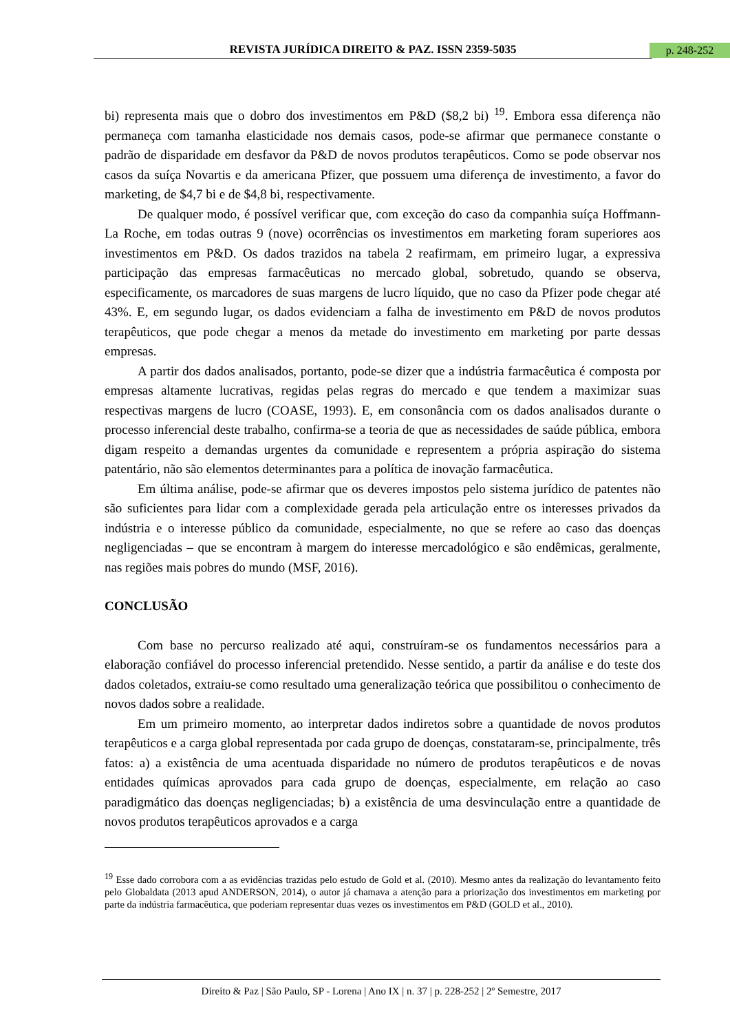REVISTA JURÍDICA DIREITO & PAZ. ISSN 2359-5035 p. 248-252
bi) representa mais que o dobro dos investimentos em P&D ($8,2 bi) <sup>19</sup>. Embora essa diferença não permaneça com tamanha elasticidade nos demais casos, pode-se afirmar que permanece constante o padrão de disparidade em desfavor da P&D de novos produtos terapêuticos. Como se pode observar nos casos da suíça Novartis e da americana Pfizer, que possuem uma diferença de investimento, a favor do marketing, de $4,7 bi e de $4,8 bi, respectivamente.
De qualquer modo, é possível verificar que, com exceção do caso da companhia suíça Hoffmann-La Roche, em todas outras 9 (nove) ocorrências os investimentos em marketing foram superiores aos investimentos em P&D. Os dados trazidos na tabela 2 reafirmam, em primeiro lugar, a expressiva participação das empresas farmacêuticas no mercado global, sobretudo, quando se observa, especificamente, os marcadores de suas margens de lucro líquido, que no caso da Pfizer pode chegar até 43%. E, em segundo lugar, os dados evidenciam a falha de investimento em P&D de novos produtos terapêuticos, que pode chegar a menos da metade do investimento em marketing por parte dessas empresas.
A partir dos dados analisados, portanto, pode-se dizer que a indústria farmacêutica é composta por empresas altamente lucrativas, regidas pelas regras do mercado e que tendem a maximizar suas respectivas margens de lucro (COASE, 1993). E, em consonância com os dados analisados durante o processo inferencial deste trabalho, confirma-se a teoria de que as necessidades de saúde pública, embora digam respeito a demandas urgentes da comunidade e representem a própria aspiração do sistema patentário, não são elementos determinantes para a política de inovação farmacêutica.
Em última análise, pode-se afirmar que os deveres impostos pelo sistema jurídico de patentes não são suficientes para lidar com a complexidade gerada pela articulação entre os interesses privados da indústria e o interesse público da comunidade, especialmente, no que se refere ao caso das doenças negligenciadas – que se encontram à margem do interesse mercadológico e são endêmicas, geralmente, nas regiões mais pobres do mundo (MSF, 2016).
CONCLUSÃO
Com base no percurso realizado até aqui, construíram-se os fundamentos necessários para a elaboração confiável do processo inferencial pretendido. Nesse sentido, a partir da análise e do teste dos dados coletados, extraiu-se como resultado uma generalização teórica que possibilitou o conhecimento de novos dados sobre a realidade.
Em um primeiro momento, ao interpretar dados indiretos sobre a quantidade de novos produtos terapêuticos e a carga global representada por cada grupo de doenças, constataram-se, principalmente, três fatos: a) a existência de uma acentuada disparidade no número de produtos terapêuticos e de novas entidades químicas aprovados para cada grupo de doenças, especialmente, em relação ao caso paradigmático das doenças negligenciadas; b) a existência de uma desvinculação entre a quantidade de novos produtos terapêuticos aprovados e a carga
<sup>19</sup> Esse dado corrobora com a as evidências trazidas pelo estudo de Gold et al. (2010). Mesmo antes da realização do levantamento feito pelo Globaldata (2013 apud ANDERSON, 2014), o autor já chamava a atenção para a priorização dos investimentos em marketing por parte da indústria farmacêutica, que poderiam representar duas vezes os investimentos em P&D (GOLD et al., 2010).
Direito & Paz | São Paulo, SP - Lorena | Ano IX | n. 37 | p. 228-252 | 2º Semestre, 2017